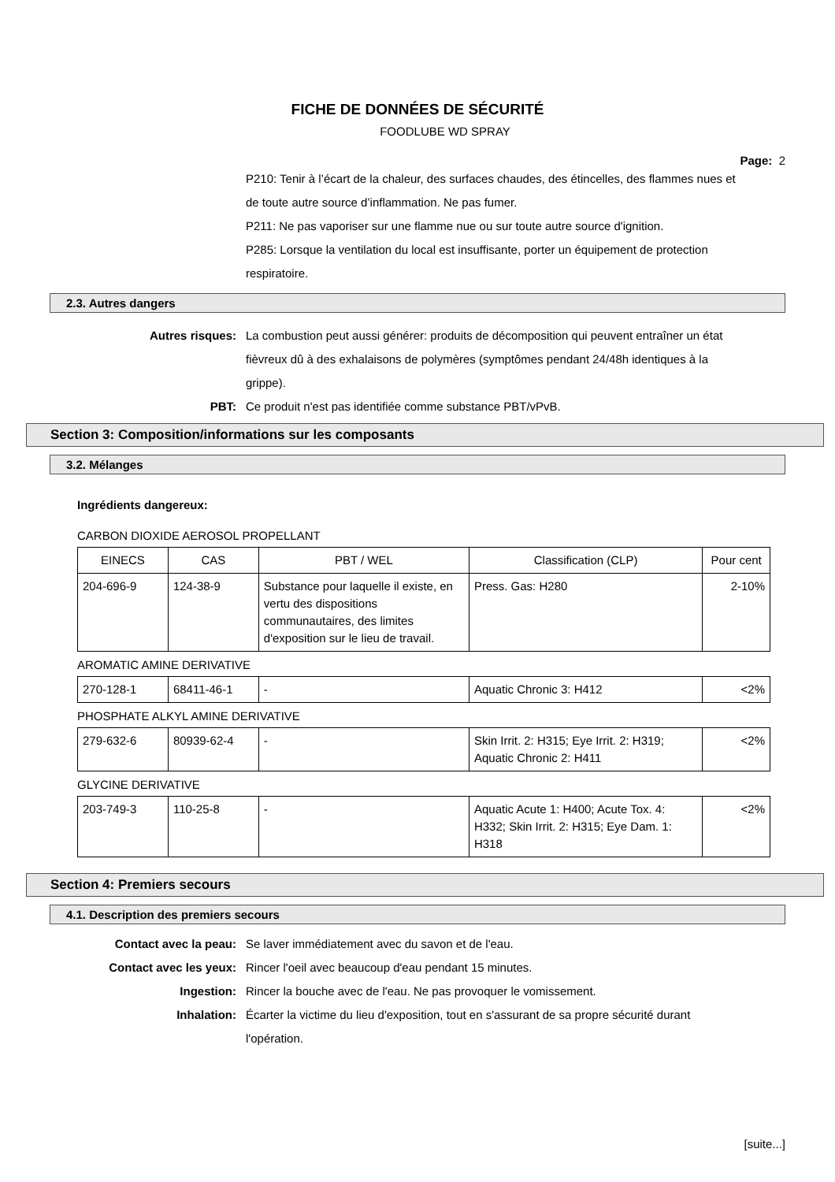FICHE DE DONNÉES DE SÉCURITÉ
FOODLUBE WD SPRAY
Page: 2
P210: Tenir à l’écart de la chaleur, des surfaces chaudes, des étincelles, des flammes nues et de toute autre source d’inflammation. Ne pas fumer.
P211: Ne pas vaporiser sur une flamme nue ou sur toute autre source d'ignition.
P285: Lorsque la ventilation du local est insuffisante, porter un équipement de protection respiratoire.
2.3. Autres dangers
Autres risques: La combustion peut aussi générer: produits de décomposition qui peuvent entraîner un état fièvreux dû à des exhalaisons de polymères (symptômes pendant 24/48h identiques à la grippe).
PBT: Ce produit n'est pas identifiée comme substance PBT/vPvB.
Section 3: Composition/informations sur les composants
3.2. Mélanges
Ingrédients dangereux:
CARBON DIOXIDE AEROSOL PROPELLANT
| EINECS | CAS | PBT / WEL | Classification (CLP) | Pour cent |
| --- | --- | --- | --- | --- |
| 204-696-9 | 124-38-9 | Substance pour laquelle il existe, en vertu des dispositions communautaires, des limites d'exposition sur le lieu de travail. | Press. Gas: H280 | 2-10% |
AROMATIC AMINE DERIVATIVE
| 270-128-1 | 68411-46-1 | - | Aquatic Chronic 3: H412 | <2% |
PHOSPHATE ALKYL AMINE DERIVATIVE
| 279-632-6 | 80939-62-4 | - | Skin Irrit. 2: H315; Eye Irrit. 2: H319; Aquatic Chronic 2: H411 | <2% |
GLYCINE DERIVATIVE
| 203-749-3 | 110-25-8 | - | Aquatic Acute 1: H400; Acute Tox. 4: H332; Skin Irrit. 2: H315; Eye Dam. 1: H318 | <2% |
Section 4: Premiers secours
4.1. Description des premiers secours
Contact avec la peau: Se laver immédiatement avec du savon et de l'eau.
Contact avec les yeux: Rincer l'oeil avec beaucoup d'eau pendant 15 minutes.
Ingestion: Rincer la bouche avec de l'eau. Ne pas provoquer le vomissement.
Inhalation: Écarter la victime du lieu d'exposition, tout en s'assurant de sa propre sécurité durant l'opération.
[suite...]